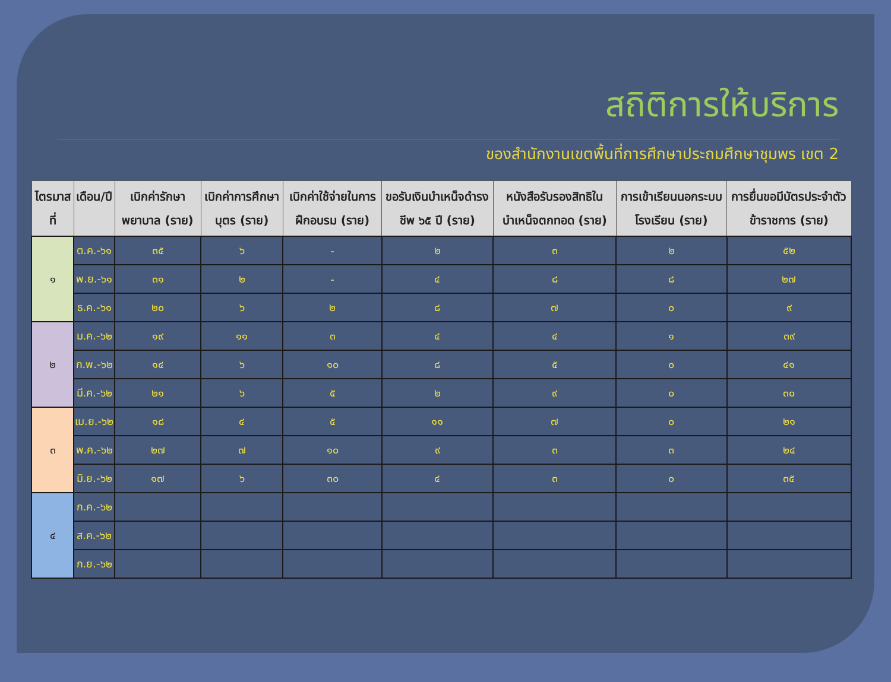สถิติการให้บริการ
ของสำนักงานเขตพื้นที่การศึกษาประถมศึกษาชุมพร เขต 2
| ไตรมาสที่ | เดือน/ปี | เบิกค่ารักษาพยาบาล (ราย) | เบิกค่าการศึกษาบุตร (ราย) | เบิกค่าใช้จ่ายในการฝึกอบรม (ราย) | ขอรับเงินบำเหน็จดำรงชีพ ๖๕ ปี (ราย) | หนังสือรับรองสิทธิในบำเหน็จตกทอด (ราย) | การเข้าเรียนนอกระบบโรงเรียน (ราย) | การยื่นขอมีบัตรประจำตัวข้าราชการ (ราย) |
| --- | --- | --- | --- | --- | --- | --- | --- | --- |
| ๑ | ต.ค.-๖๑ | ๓๕ | ๖ | - | ๒ | ๓ | ๒ | ๕๒ |
| | พ.ย.-๖๑ | ๓๑ | ๒ | - | ๔ | ๘ | ๘ | ๒๗ |
| | ธ.ค.-๖๑ | ๒๐ | ๖ | ๒ | ๘ | ๗ | ๐ | ๙ |
| ๒ | ม.ค.-๖๒ | ๑๙ | ๑๑ | ๓ | ๔ | ๔ | ๑ | ๓๙ |
| | ก.พ.-๖๒ | ๑๔ | ๖ | ๑๐ | ๘ | ๕ | ๐ | ๔๑ |
| | มี.ค.-๖๒ | ๒๑ | ๖ | ๕ | ๒ | ๙ | ๐ | ๓๐ |
| ๓ | เม.ย.-๖๒ | ๑๘ | ๔ | ๕ | ๑๑ | ๗ | ๐ | ๒๑ |
| | พ.ค.-๖๒ | ๒๗ | ๗ | ๑๐ | ๙ | ๓ | ๓ | ๒๔ |
| | มิ.ย.-๖๒ | ๑๗ | ๖ | ๓๐ | ๔ | ๓ | ๐ | ๓๕ |
| ๔ | ก.ค.-๖๒ | | | | | | | |
| | ส.ค.-๖๒ | | | | | | | |
| | ก.ย.-๖๒ | | | | | | | |